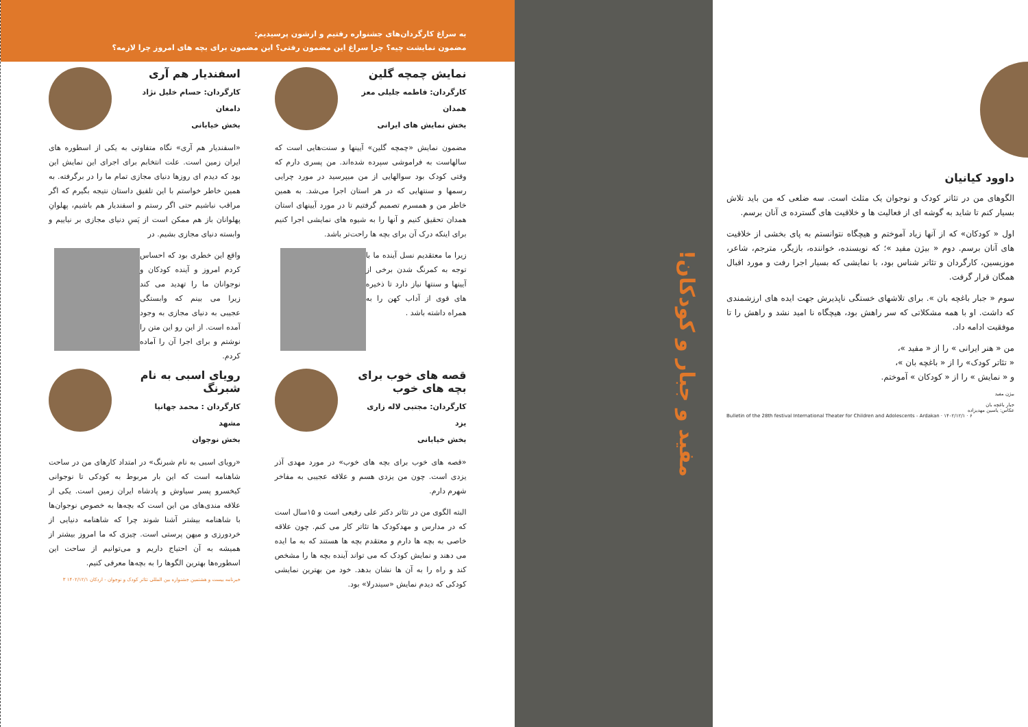داوود کیانیان
الگوهای من در تئاتر کودک و نوجوان یک مثلث است. سه ضلعی که من باید تلاش بسیار کنم تا شاید به گوشه ای از فعالیت ها و خلاقیت های گسترده ی آنان برسم.
اول « کودکان» که از آنها زیاد آموختم و هیچگاه نتوانستم به پای بخشی از خلاقیت های آنان برسم. دوم « بیژن مفید »؛ که نویسنده، خواننده، بازیگر، مترجم، شاعر، موزیسین، کارگردان و تئاتر شناس بود، با نمایشی که بسیار اجرا رفت و مورد اقبال همگان قرار گرفت.
سوم « جبار باغچه بان ». برای تلاشهای خستگی ناپذیرش جهت ایده های ارزشمندی که داشت. او با همه مشکلاتی که سر راهش بود، هیچگاه نا امید نشد و راهش را تا موفقیت ادامه داد.
من « هنر ایرانی » را از « مفید »،
« تئاتر کودک» را از « باغچه بان »،
و « نمایش » را از « کودکان » آموختم.
بیژن مفید
جبار باغچه بان
عکاس: یاسین مهدیزاده
Bulletin of the 28th festival International Theater for Children and Adolescents - Ardakan · ۱۴۰۲/۱۲/۱ · ۶
مفید و جبار و کودکان!
به سراغ کارگردان‌های جشنواره رفتیم و ازشون پرسیدیم:
مضمون نمایشت چیه؟ چرا سراغ این مضمون رفتی؟ این مضمون برای بچه های امروز چرا لازمه؟
نمایش چمچه گلین
کارگردان: فاطمه جلیلی معز
همدان
بخش نمایش های ایرانی
مضمون نمایش «چمچه گلین» آیینها و سنت‌هایی است که سالهاست به فراموشی سپرده شده‌اند. من پسری دارم که وقتی کودک بود سوالهایی از من میپرسید در مورد چرایی رسمها و سنتهایی که در هر استان اجرا می‌شد. به همین خاطر من و همسرم تصمیم گرفتیم تا در مورد آیینهای استان همدان تحقیق کنیم و آنها را به شیوه های نمایشی اجرا کنیم برای اینکه درک آن برای بچه ها راحت‌تر باشد.
زیرا ما معتقدیم نسل آینده ما با توجه به کمرنگ شدن برخی از آیینها و سنتها نیاز دارد تا ذخیره های قوی از آداب کهن را به همراه داشته باشد .
قصه های خوب برای بچه های خوب
کارگردان: مجتبی لاله زاری
یزد
بخش خیابانی
«قصه های خوب برای بچه های خوب» در مورد مهدی آذر یزدی است. چون من یزدی هسم و علاقه عجیبی به مفاخر شهرم دارم.
البته الگوی من در تئاتر دکتر علی رفیعی است و ۱۵سال است که در مدارس و مهدکودک ها تئاتر کار می کنم. چون علاقه خاصی به بچه ها دارم و معتقدم بچه ها هستند که به ما ایده می دهند و نمایش کودک که می تواند آینده بچه ها را مشخص کند و راه را به آن ها نشان بدهد. خود من بهترین نمایشی کودکی که دیدم نمایش «سیندرلا» بود.
اسفندیار هم آری
کارگردان: حسام خلیل نژاد
دامغان
بخش خیابانی
«اسفندیار هم آری» نگاه متفاوتی به یکی از اسطوره های ایران زمین است. علت انتخابم برای اجرای این نمایش این بود که دیدم ای روزها دنیای مجازی تمام ما را در برگرفته. به همین خاطر خواستم با این تلفیق داستان نتیجه بگیرم که اگر مراقب نباشیم حتی اگر رستم و اسفندیار هم باشیم، پهلوانِ پهلوانان باز هم ممکن است از پَسِ دنیای مجازی بر نیاییم و وابسته دنیای مجازی بشیم. در
واقع این خطری بود که احساس کردم امروز و آینده کودکان و نوجوانان ما را تهدید می کند زیرا می بینم که وابستگی عجیبی به دنیای مجازی به وجود آمده است. از این رو این متن را نوشتم و برای اجرا آن را آماده کردم.
رویای اسبی به نام شبرنگ
کارگردان : محمد جهانپا
مشهد
بخش نوجوان
«رویای اسبی به نام شبرنگ» در امتداد کارهای من در ساحت شاهنامه است که این بار مربوط به کودکی تا نوجوانی کیخسرو پسر سیاوش و پادشاه ایران زمین است. یکی از علاقه مندی‌های من این است که بچه‌ها به خصوص نوجوان‌ها با شاهنامه بیشتر آشنا شوند چرا که شاهنامه دنیایی از خردورزی و میهن پرستی است. چیزی که ما امروز بیشتر از همیشه به آن احتیاج داریم و می‌توانیم از ساحت این اسطوره‌ها بهترین الگوها را به بچه‌ها معرفی کنیم.
خبرنامه بیست و هشتمین جشنواره بین المللی تئاتر کودک و نوجوان - اردکان ۱۴۰۲/۱۲/۱ ۳